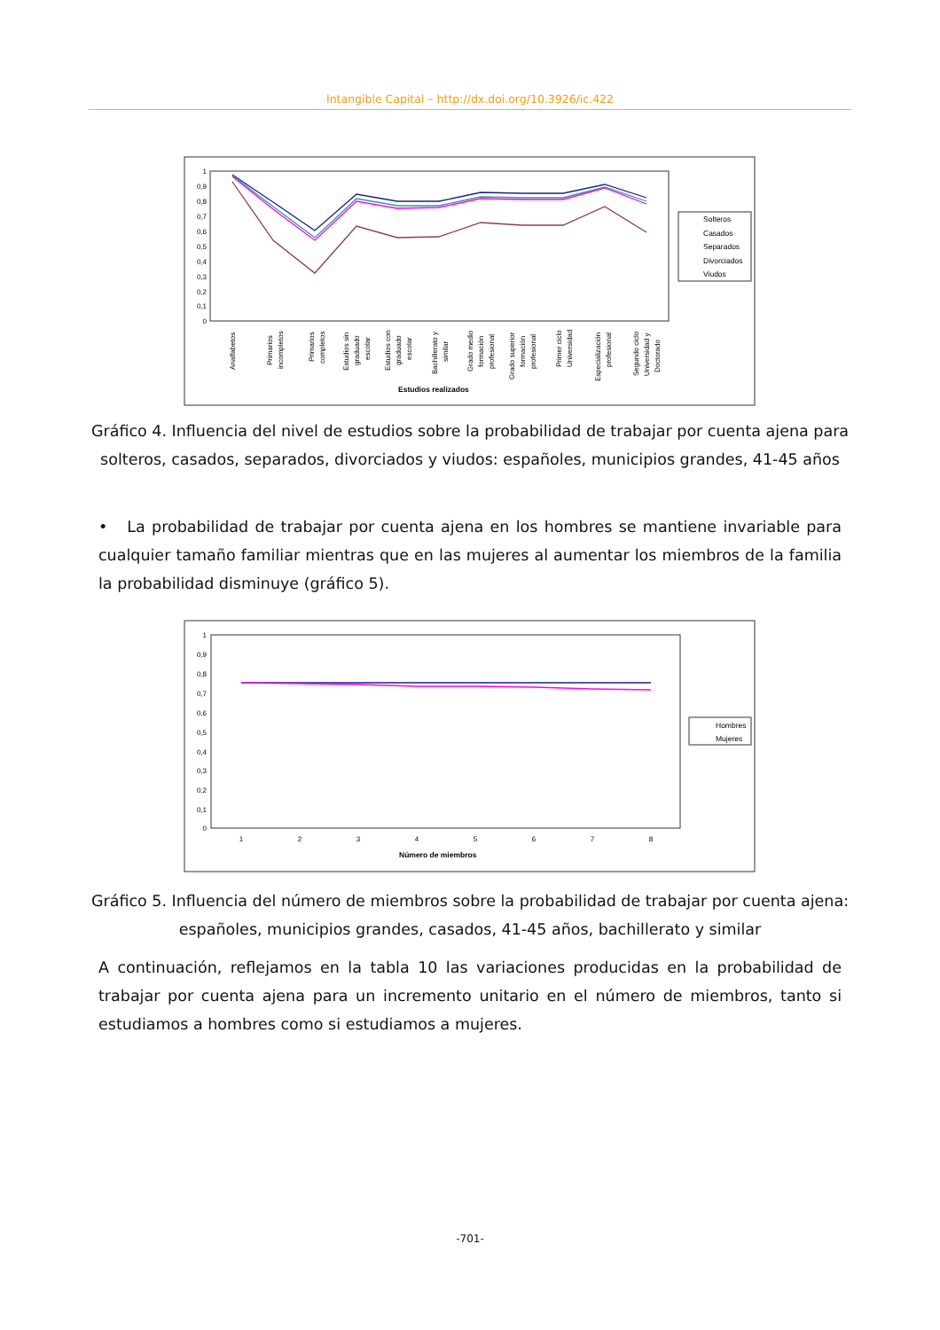Intangible Capital – http://dx.doi.org/10.3926/ic.422
1
0,9
0,8
0,7
0,6
0,5
0,4
0,3
0,2
0,1
0
Analfabetos
Primarios
incompletos
Primarios
completos
Estudios sin
graduado
escolar
Estudios con
graduado
escolar
Bachillerato y
similar
Grado medio
formación
profesional
Grado superior
formación
profesional
Primer ciclo
Universidad
Especialización
profesional
Segundo ciclo
Universidad y
Doctorado
Estudios realizados
Solteros
Casados
Separados
Divorciados
Viudos
Gráfico 4. Influencia del nivel de estudios sobre la probabilidad de trabajar por cuenta ajena para solteros, casados, separados, divorciados y viudos: españoles, municipios grandes, 41-45 años
• La probabilidad de trabajar por cuenta ajena en los hombres se mantiene invariable para cualquier tamaño familiar mientras que en las mujeres al aumentar los miembros de la familia la probabilidad disminuye (gráfico 5).
1
0,9
0,8
0,7
0,6
0,5
0,4
0,3
0,2
0,1
0
1
2
3
4
5
6
7
8
Número de miembros
Hombres
Mujeres
Gráfico 5. Influencia del número de miembros sobre la probabilidad de trabajar por cuenta ajena: españoles, municipios grandes, casados, 41-45 años, bachillerato y similar
A continuación, reflejamos en la tabla 10 las variaciones producidas en la probabilidad de trabajar por cuenta ajena para un incremento unitario en el número de miembros, tanto si estudiamos a hombres como si estudiamos a mujeres.
-701-